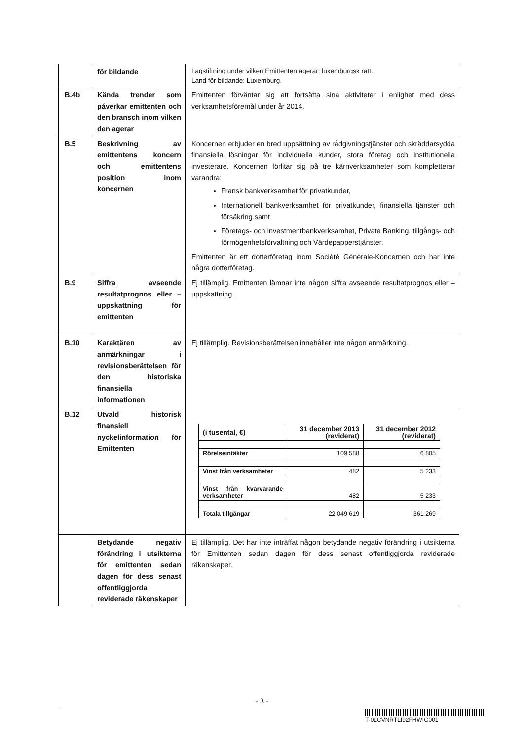| | för bildande | Lagstiftning under vilken Emittenten agerar: luxemburgsk rätt. Land för bildande: Luxemburg. |
| B.4b | Kända trender som påverkar emittenten och den bransch inom vilken den agerar | Emittenten förväntar sig att fortsätta sina aktiviteter i enlighet med dess verksamhetsföremål under år 2014. |
| B.5 | Beskrivning av emittentens koncern och emittentens position inom koncernen | Koncernen erbjuder en bred uppsättning av rådgivningstjänster och skräddarsydda finansiella lösningar för individuella kunder, stora företag och institutionella investerare. Koncernen förlitar sig på tre kärnverksamheter som kompletterar varandra: Fransk bankverksamhet för privatkunder, Internationell bankverksamhet för privatkunder, finansiella tjänster och försäkring samt Företags- och investmentbankverksamhet, Private Banking, tillgångs- och förmögenhetsförvaltning och Värdepapperstjänster. Emittenten är ett dotterföretag inom Société Générale-Koncernen och har inte några dotterföretag. |
| B.9 | Siffra avseende resultatprognos eller –uppskattning för emittenten | Ej tillämplig. Emittenten lämnar inte någon siffra avseende resultatprognos eller –uppskattning. |
| B.10 | Karaktären av anmärkningar i revisionsberättelsen för den historiska finansiella informationen | Ej tillämplig. Revisionsberättelsen innehåller inte någon anmärkning. |
| B.12 | Utvald historisk finansiell nyckelinformation för Emittenten | / (i tusental, €) / 31 december 2013 (reviderat) / 31 december 2012 (reviderat) / / --- / --- / --- / / Rörelseintäkter / 109 588 / 6 805 / / Vinst från verksamheter / 482 / 5 233 / / Vinst från kvarvarande verksamheter / 482 / 5 233 / / Totala tillgångar / 22 049 619 / 361 269 / |
| | Betydande negativ förändring i utsikterna för emittenten sedan dagen för dess senast offentliggjorda reviderade räkenskaper | Ej tillämplig. Det har inte inträffat någon betydande negativ förändring i utsikterna för Emittenten sedan dagen för dess senast offentliggjorda reviderade räkenskaper. |
- 3 -
T-0LCVNRTLI92FHWIG001